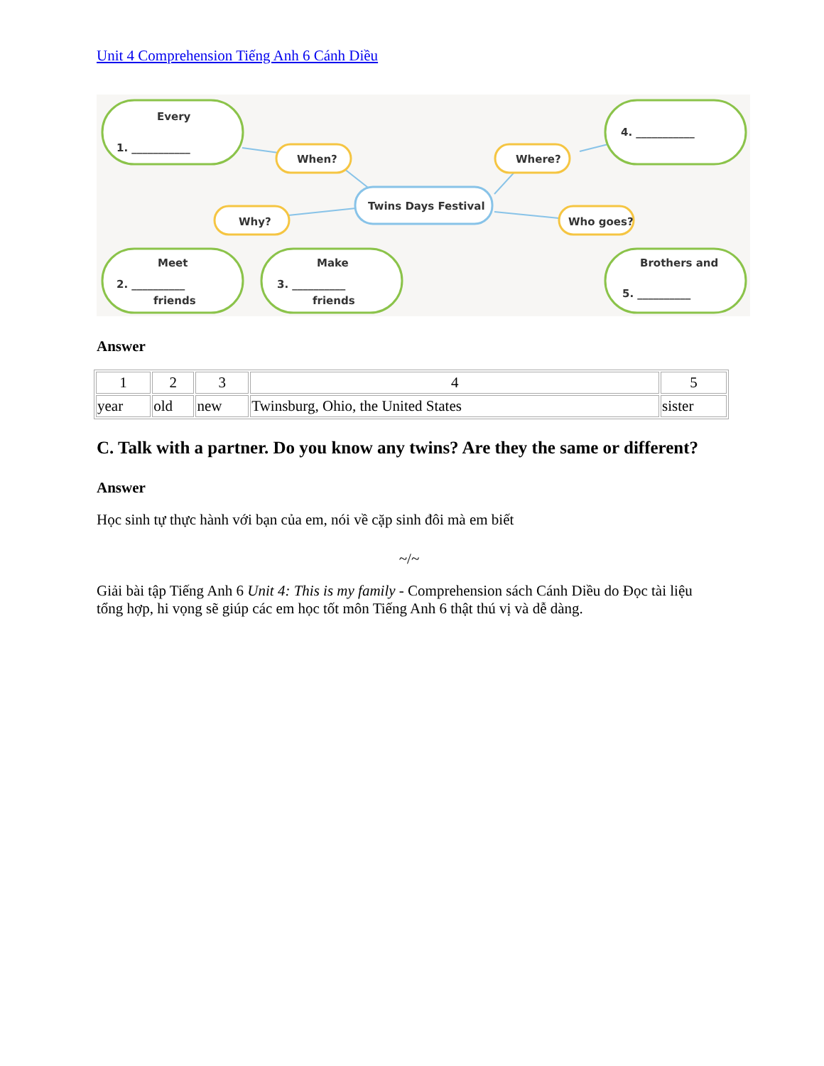Unit 4 Comprehension Tiếng Anh 6 Cánh Diều
Every
1. ___________
4. ___________
When?
Where?
Twins Days Festival
Why?
Who goes?
Meet
2. __________
friends
Make
3. __________
friends
Brothers and
5. __________
Answer
| 1 | 2 | 3 | 4 | 5 |
| year | old | new | Twinsburg, Ohio, the United States | sister |
C. Talk with a partner. Do you know any twins? Are they the same or different?
Answer
Học sinh tự thực hành với bạn của em, nói về cặp sinh đôi mà em biết
~/~
Giải bài tập Tiếng Anh 6 Unit 4: This is my family - Comprehension sách Cánh Diều do Đọc tài liệu tổng hợp, hi vọng sẽ giúp các em học tốt môn Tiếng Anh 6 thật thú vị và dễ dàng.